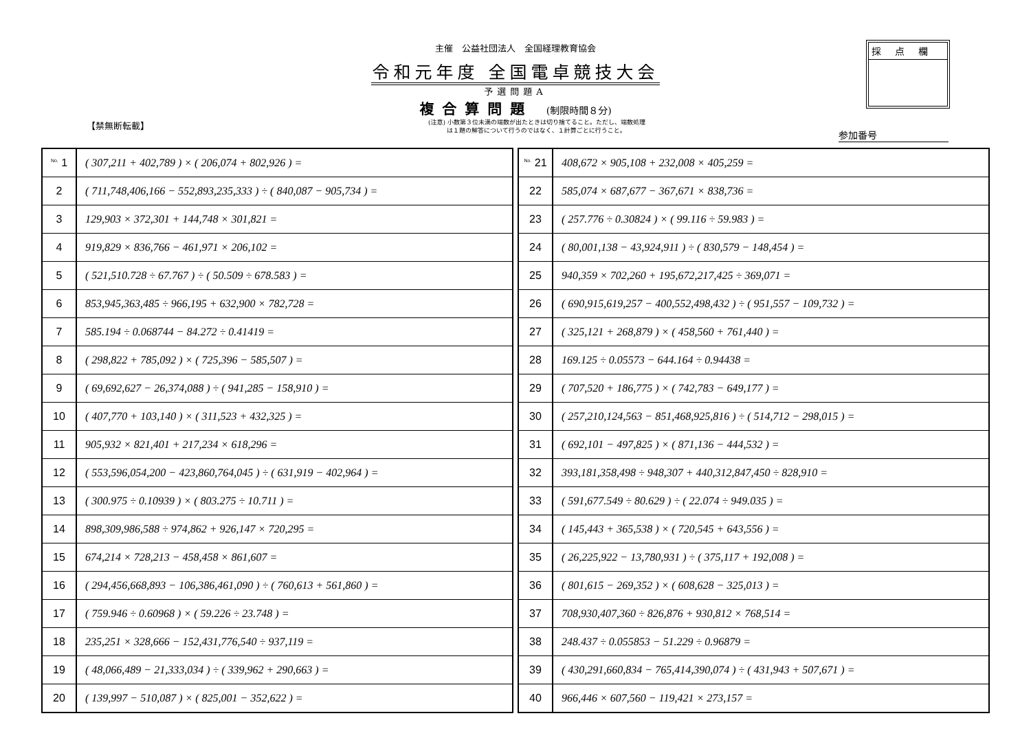主催　公益社団法人　全国経理教育協会
令和元年度 全国電卓競技大会
予選問題A
複合算問題 (制限時間８分)
(注意) 小数第３位未満の端数が出たときは切り捨てること。ただし、端数処理
　　　は１題の解答について行うのではなく、１計算ごとに行うこと。
【禁無断転載】
採点欄
参加番号
| <sup>No.</sup> 1 | ( 307,211 + 402,789 ) × ( 206,074 + 802,926 ) = |
| 2 | ( 711,748,406,166 − 552,893,235,333 ) ÷ ( 840,087 − 905,734 ) = |
| 3 | 129,903 × 372,301 + 144,748 × 301,821 = |
| 4 | 919,829 × 836,766 − 461,971 × 206,102 = |
| 5 | ( 521,510.728 ÷ 67.767 ) ÷ ( 50.509 ÷ 678.583 ) = |
| 6 | 853,945,363,485 ÷ 966,195 + 632,900 × 782,728 = |
| 7 | 585.194 ÷ 0.068744 − 84.272 ÷ 0.41419 = |
| 8 | ( 298,822 + 785,092 ) × ( 725,396 − 585,507 ) = |
| 9 | ( 69,692,627 − 26,374,088 ) ÷ ( 941,285 − 158,910 ) = |
| 10 | ( 407,770 + 103,140 ) × ( 311,523 + 432,325 ) = |
| 11 | 905,932 × 821,401 + 217,234 × 618,296 = |
| 12 | ( 553,596,054,200 − 423,860,764,045 ) ÷ ( 631,919 − 402,964 ) = |
| 13 | ( 300.975 ÷ 0.10939 ) × ( 803.275 ÷ 10.711 ) = |
| 14 | 898,309,986,588 ÷ 974,862 + 926,147 × 720,295 = |
| 15 | 674,214 × 728,213 − 458,458 × 861,607 = |
| 16 | ( 294,456,668,893 − 106,386,461,090 ) ÷ ( 760,613 + 561,860 ) = |
| 17 | ( 759.946 ÷ 0.60968 ) × ( 59.226 ÷ 23.748 ) = |
| 18 | 235,251 × 328,666 − 152,431,776,540 ÷ 937,119 = |
| 19 | ( 48,066,489 − 21,333,034 ) ÷ ( 339,962 + 290,663 ) = |
| 20 | ( 139,997 − 510,087 ) × ( 825,001 − 352,622 ) = |
| <sup>No.</sup> 21 | 408,672 × 905,108 + 232,008 × 405,259 = |
| 22 | 585,074 × 687,677 − 367,671 × 838,736 = |
| 23 | ( 257.776 ÷ 0.30824 ) × ( 99.116 ÷ 59.983 ) = |
| 24 | ( 80,001,138 − 43,924,911 ) ÷ ( 830,579 − 148,454 ) = |
| 25 | 940,359 × 702,260 + 195,672,217,425 ÷ 369,071 = |
| 26 | ( 690,915,619,257 − 400,552,498,432 ) ÷ ( 951,557 − 109,732 ) = |
| 27 | ( 325,121 + 268,879 ) × ( 458,560 + 761,440 ) = |
| 28 | 169.125 ÷ 0.05573 − 644.164 ÷ 0.94438 = |
| 29 | ( 707,520 + 186,775 ) × ( 742,783 − 649,177 ) = |
| 30 | ( 257,210,124,563 − 851,468,925,816 ) ÷ ( 514,712 − 298,015 ) = |
| 31 | ( 692,101 − 497,825 ) × ( 871,136 − 444,532 ) = |
| 32 | 393,181,358,498 ÷ 948,307 + 440,312,847,450 ÷ 828,910 = |
| 33 | ( 591,677.549 ÷ 80.629 ) ÷ ( 22.074 ÷ 949.035 ) = |
| 34 | ( 145,443 + 365,538 ) × ( 720,545 + 643,556 ) = |
| 35 | ( 26,225,922 − 13,780,931 ) ÷ ( 375,117 + 192,008 ) = |
| 36 | ( 801,615 − 269,352 ) × ( 608,628 − 325,013 ) = |
| 37 | 708,930,407,360 ÷ 826,876 + 930,812 × 768,514 = |
| 38 | 248.437 ÷ 0.055853 − 51.229 ÷ 0.96879 = |
| 39 | ( 430,291,660,834 − 765,414,390,074 ) ÷ ( 431,943 + 507,671 ) = |
| 40 | 966,446 × 607,560 − 119,421 × 273,157 = |